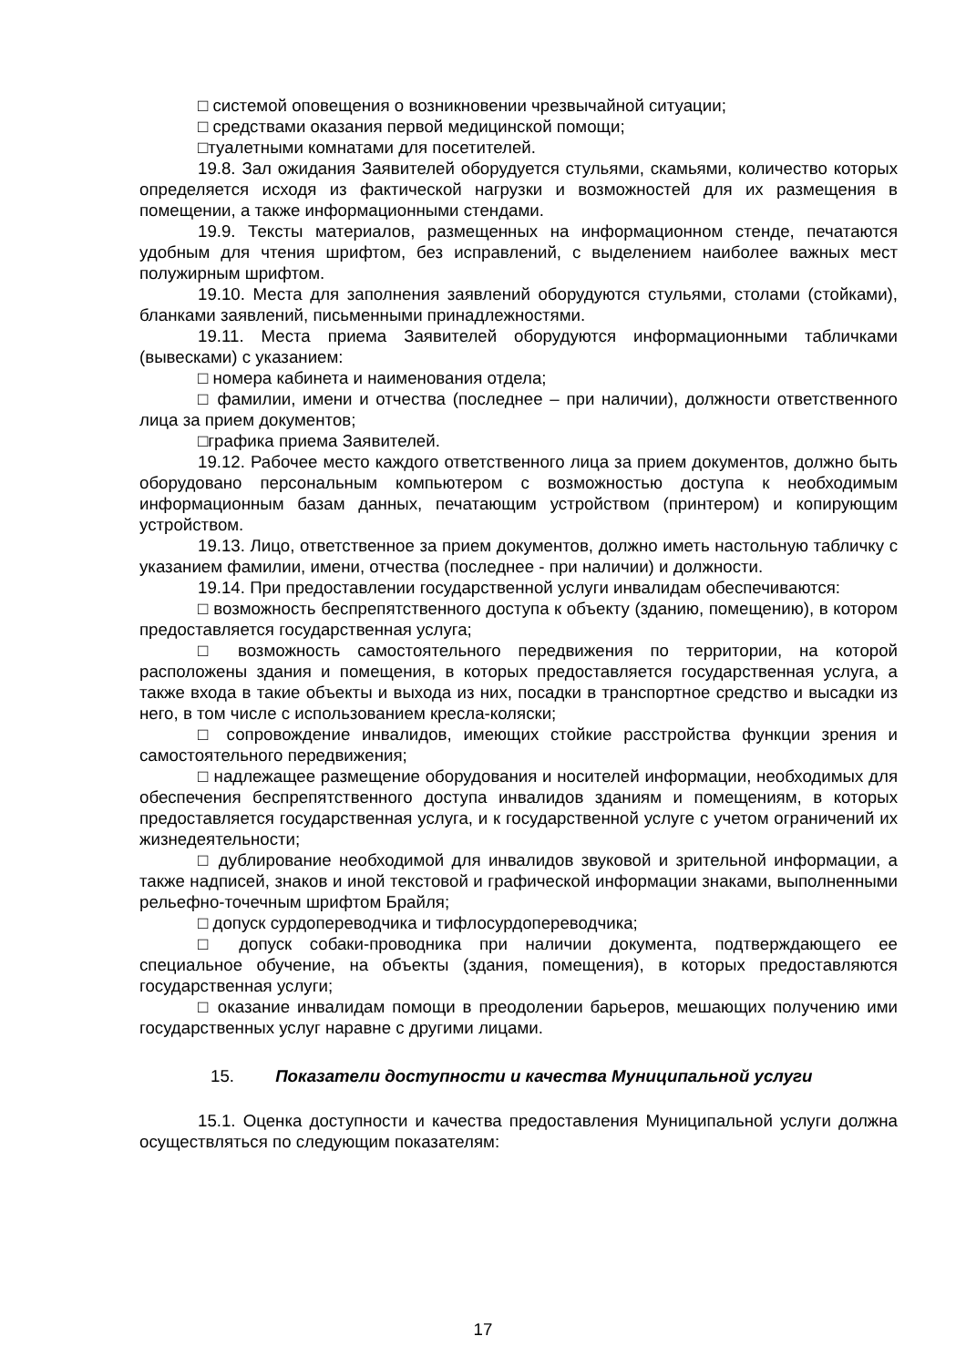□ системой оповещения о возникновении чрезвычайной ситуации;
□ средствами оказания первой медицинской помощи;
□туалетными комнатами для посетителей.
19.8. Зал ожидания Заявителей оборудуется стульями, скамьями, количество которых определяется исходя из фактической нагрузки и возможностей для их размещения в помещении, а также информационными стендами.
19.9. Тексты материалов, размещенных на информационном стенде, печатаются удобным для чтения шрифтом, без исправлений, с выделением наиболее важных мест полужирным шрифтом.
19.10. Места для заполнения заявлений оборудуются стульями, столами (стойками), бланками заявлений, письменными принадлежностями.
19.11. Места приема Заявителей оборудуются информационными табличками (вывесками) с указанием:
□ номера кабинета и наименования отдела;
□ фамилии, имени и отчества (последнее – при наличии), должности ответственного лица за прием документов;
□графика приема Заявителей.
19.12. Рабочее место каждого ответственного лица за прием документов, должно быть оборудовано персональным компьютером с возможностью доступа к необходимым информационным базам данных, печатающим устройством (принтером) и копирующим устройством.
19.13. Лицо, ответственное за прием документов, должно иметь настольную табличку с указанием фамилии, имени, отчества (последнее - при наличии) и должности.
19.14. При предоставлении государственной услуги инвалидам обеспечиваются:
□ возможность беспрепятственного доступа к объекту (зданию, помещению), в котором предоставляется государственная услуга;
□ возможность самостоятельного передвижения по территории, на которой расположены здания и помещения, в которых предоставляется государственная услуга, а также входа в такие объекты и выхода из них, посадки в транспортное средство и высадки из него, в том числе с использованием кресла-коляски;
□ сопровождение инвалидов, имеющих стойкие расстройства функции зрения и самостоятельного передвижения;
□ надлежащее размещение оборудования и носителей информации, необходимых для обеспечения беспрепятственного доступа инвалидов зданиям и помещениям, в которых предоставляется государственная услуга, и к государственной услуге с учетом ограничений их жизнедеятельности;
□ дублирование необходимой для инвалидов звуковой и зрительной информации, а также надписей, знаков и иной текстовой и графической информации знаками, выполненными рельефно-точечным шрифтом Брайля;
□ допуск сурдопереводчика и тифлосурдопереводчика;
□ допуск собаки-проводника при наличии документа, подтверждающего ее специальное обучение, на объекты (здания, помещения), в которых предоставляются государственная услуги;
□ оказание инвалидам помощи в преодолении барьеров, мешающих получению ими государственных услуг наравне с другими лицами.
15. Показатели доступности и качества Муниципальной услуги
15.1. Оценка доступности и качества предоставления Муниципальной услуги должна осуществляться по следующим показателям:
17